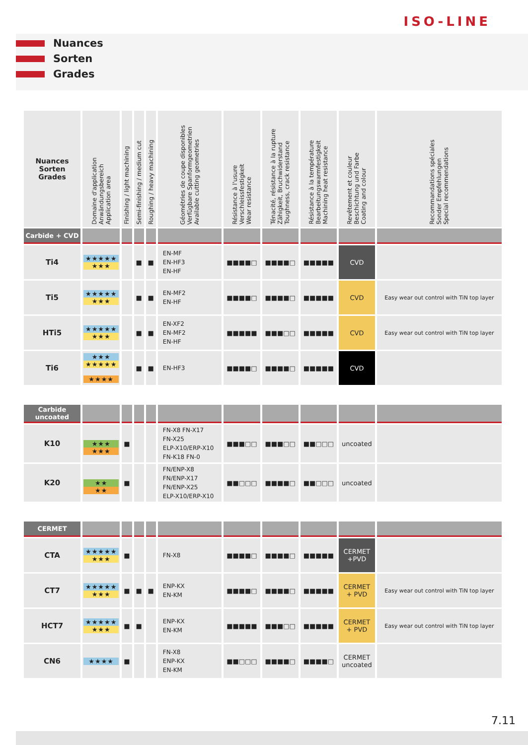ISO-LINE
Nuances
Sorten
Grades
| Nuances Sorten Grades | Domaine d'application Anwändungsbereich Application area | Finishing / light machining | Semi-finishing / medium cut | Roughing / heavy machining | Géométries de coupe disponibles Verfügbare Spanformgeometrien Available cutting geometries | Résistance à l'usure Verschleissfestigkeit Wear resistance | Ténacité, résistance à la rupture Zähigkeit, Bruchwiderstand Toughness, crack resistance | Résistance à la température Bearbeitungswarmfestigkeit Machining heat resistance | Revêtement et couleur Beschichtung und Farbe Coating and colour | Recommandations spéciales Sonder Empfehlungen Special recommendations |
| --- | --- | --- | --- | --- | --- | --- | --- | --- | --- | --- |
| Carbide + CVD | | | | | | | | | | |
| Ti4 | ★★★★★ ★★★ | | ■ | ■ | EN-MF EN-HF3 EN-HF | ■■■■□ | ■■■■□ | ■■■■■ | CVD | |
| Ti5 | ★★★★★ ★★★ | | ■ | ■ | EN-MF2 EN-HF | ■■■■□ | ■■■■□ | ■■■■■ | CVD | Easy wear out control with TiN top layer |
| HTi5 | ★★★★★ ★★★ | | ■ | ■ | EN-XF2 EN-MF2 EN-HF | ■■■■■ | ■■■□□ | ■■■■■ | CVD | Easy wear out control with TiN top layer |
| Ti6 | ★★★ ★★★★★ ★★★★ | | ■ | ■ | EN-HF3 | ■■■■□ | ■■■■□ | ■■■■■ | CVD | |
| Carbide uncoated | | | | | | | | | | |
| K10 | ★★★ ★★★ | ■ | | | FN-X8 FN-X17 FN-X25 ELP-X10/ERP-X10 FN-K18 FN-0 | ■■■□□ | ■■■□□ | ■■□□□ | uncoated | |
| K20 | ★★ ★★ | ■ | | | FN/ENP-X8 FN/ENP-X17 FN/ENP-X25 ELP-X10/ERP-X10 | ■■□□□ | ■■■■□ | ■■□□□ | uncoated | |
| CERMET | | | | | | | | | | |
| CTA | ★★★★★ ★★★ | ■ | | | FN-X8 | ■■■■□ | ■■■■□ | ■■■■■ | CERMET +PVD | |
| CT7 | ★★★★★ ★★★ | ■ | ■ | ■ | ENP-KX EN-KM | ■■■■□ | ■■■■□ | ■■■■■ | CERMET + PVD | Easy wear out control with TiN top layer |
| HCT7 | ★★★★★ ★★★ | ■ | ■ | | ENP-KX EN-KM | ■■■■■ | ■■■□□ | ■■■■■ | CERMET + PVD | Easy wear out control with TiN top layer |
| CN6 | ★★★★ | ■ | | | FN-X8 ENP-KX EN-KM | ■■□□□ | ■■■■□ | ■■■■□ | CERMET uncoated | |
7.11